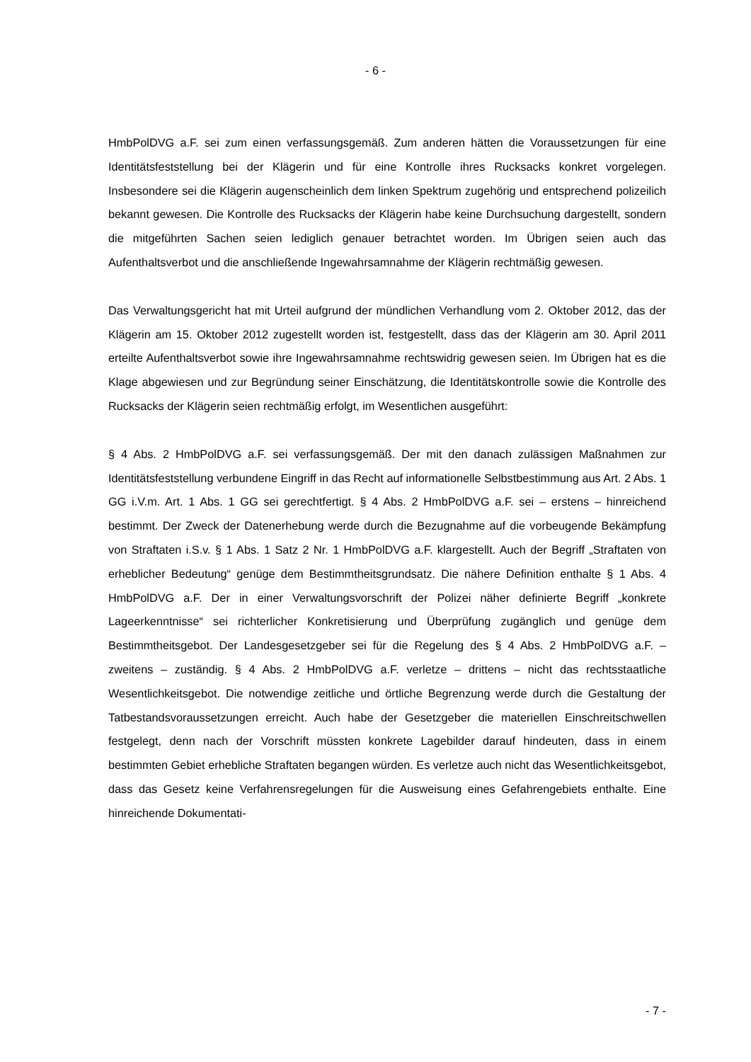- 6 -
HmbPolDVG a.F. sei zum einen verfassungsgemäß. Zum anderen hätten die Voraussetzungen für eine Identitätsfeststellung bei der Klägerin und für eine Kontrolle ihres Rucksacks konkret vorgelegen. Insbesondere sei die Klägerin augenscheinlich dem linken Spektrum zugehörig und entsprechend polizeilich bekannt gewesen. Die Kontrolle des Rucksacks der Klägerin habe keine Durchsuchung dargestellt, sondern die mitgeführten Sachen seien lediglich genauer betrachtet worden. Im Übrigen seien auch das Aufenthaltsverbot und die anschließende Ingewahrsamnahme der Klägerin rechtmäßig gewesen.
Das Verwaltungsgericht hat mit Urteil aufgrund der mündlichen Verhandlung vom 2. Oktober 2012, das der Klägerin am 15. Oktober 2012 zugestellt worden ist, festgestellt, dass das der Klägerin am 30. April 2011 erteilte Aufenthaltsverbot sowie ihre Ingewahrsamnahme rechtswidrig gewesen seien. Im Übrigen hat es die Klage abgewiesen und zur Begründung seiner Einschätzung, die Identitätskontrolle sowie die Kontrolle des Rucksacks der Klägerin seien rechtmäßig erfolgt, im Wesentlichen ausgeführt:
§ 4 Abs. 2 HmbPolDVG a.F. sei verfassungsgemäß. Der mit den danach zulässigen Maßnahmen zur Identitätsfeststellung verbundene Eingriff in das Recht auf informationelle Selbstbestimmung aus Art. 2 Abs. 1 GG i.V.m. Art. 1 Abs. 1 GG sei gerechtfertigt. § 4 Abs. 2 HmbPolDVG a.F. sei – erstens – hinreichend bestimmt. Der Zweck der Datenerhebung werde durch die Bezugnahme auf die vorbeugende Bekämpfung von Straftaten i.S.v. § 1 Abs. 1 Satz 2 Nr. 1 HmbPolDVG a.F. klargestellt. Auch der Begriff „Straftaten von erheblicher Bedeutung“ genüge dem Bestimmtheitsgrundsatz. Die nähere Definition enthalte § 1 Abs. 4 HmbPolDVG a.F. Der in einer Verwaltungsvorschrift der Polizei näher definierte Begriff „konkrete Lageerkenntnisse“ sei richterlicher Konkretisierung und Überprüfung zugänglich und genüge dem Bestimmtheitsgebot. Der Landesgesetzgeber sei für die Regelung des § 4 Abs. 2 HmbPolDVG a.F. – zweitens – zuständig. § 4 Abs. 2 HmbPolDVG a.F. verletze – drittens – nicht das rechtsstaatliche Wesentlichkeitsgebot. Die notwendige zeitliche und örtliche Begrenzung werde durch die Gestaltung der Tatbestandsvoraussetzungen erreicht. Auch habe der Gesetzgeber die materiellen Einschreitschwellen festgelegt, denn nach der Vorschrift müssten konkrete Lagebilder darauf hindeuten, dass in einem bestimmten Gebiet erhebliche Straftaten begangen würden. Es verletze auch nicht das Wesentlichkeitsgebot, dass das Gesetz keine Verfahrensregelungen für die Ausweisung eines Gefahrengebiets enthalte. Eine hinreichende Dokumentati-
- 7 -